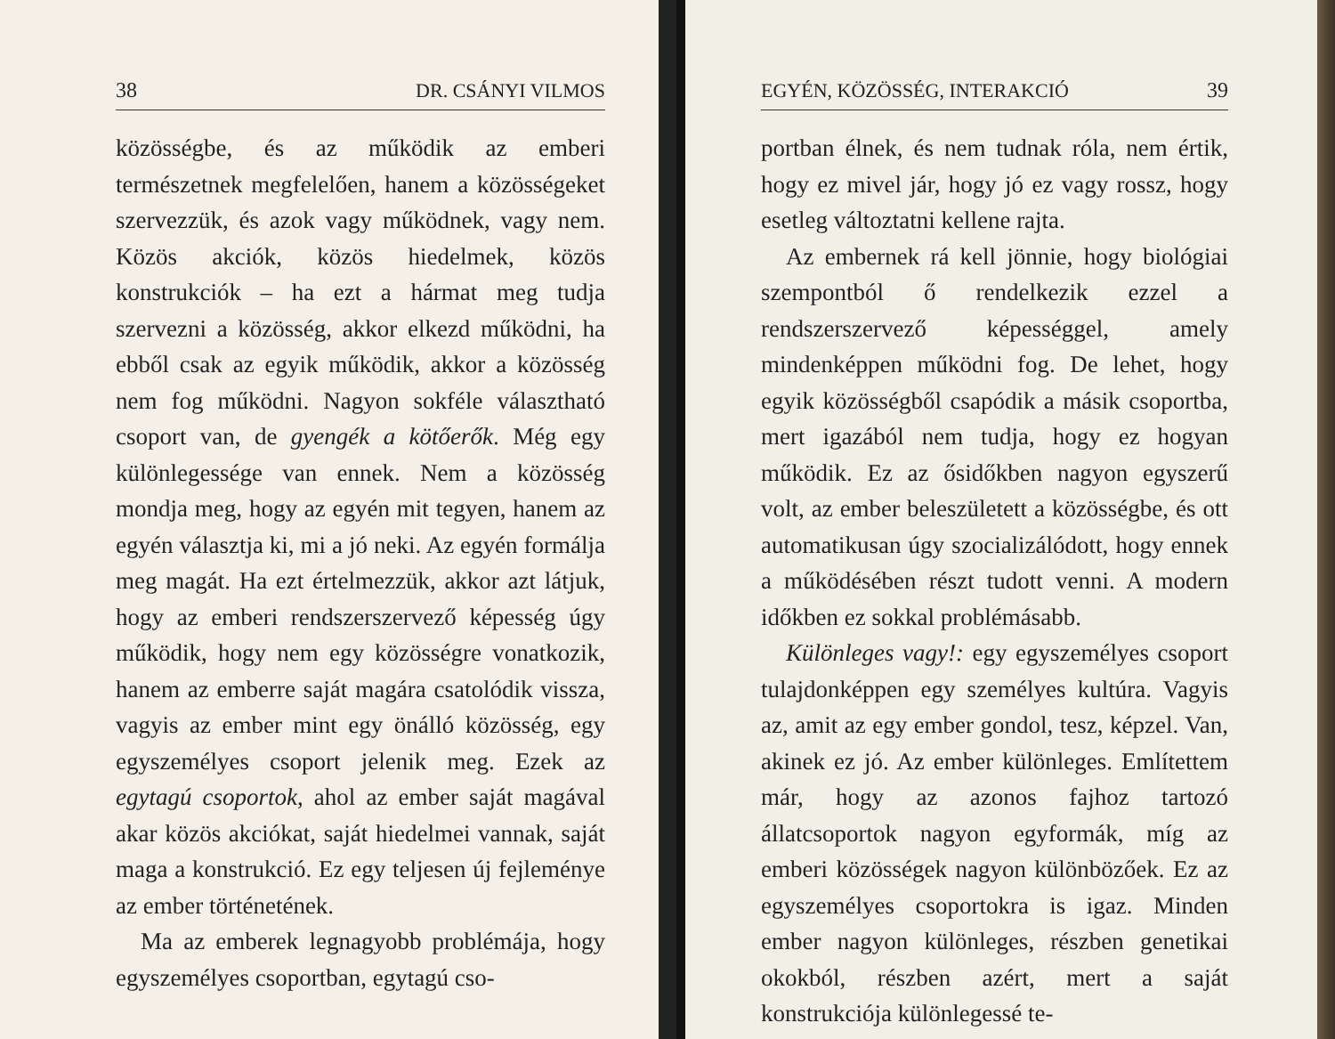38 DR. CSÁNYI VILMOS
közösségbe, és az működik az emberi természetnek megfelelően, hanem a közösségeket szervezzük, és azok vagy működnek, vagy nem. Közös akciók, közös hiedelmek, közös konstrukciók – ha ezt a hármat meg tudja szervezni a közösség, akkor elkezd működni, ha ebből csak az egyik működik, akkor a közösség nem fog működni. Nagyon sokféle választható csoport van, de gyengék a kötőerők. Még egy különlegessége van ennek. Nem a közösség mondja meg, hogy az egyén mit tegyen, hanem az egyén választja ki, mi a jó neki. Az egyén formálja meg magát. Ha ezt értelmezzük, akkor azt látjuk, hogy az emberi rendszerszervező képesség úgy működik, hogy nem egy közösségre vonatkozik, hanem az emberre saját magára csatolódik vissza, vagyis az ember mint egy önálló közösség, egy egyszemélyes csoport jelenik meg. Ezek az egytagú csoportok, ahol az ember saját magával akar közös akciókat, saját hiedelmei vannak, saját maga a konstrukció. Ez egy teljesen új fejleménye az ember történetének.
Ma az emberek legnagyobb problémája, hogy egyszemélyes csoportban, egytagú cso-
EGYÉN, KÖZÖSSÉG, INTERAKCIÓ 39
portban élnek, és nem tudnak róla, nem értik, hogy ez mivel jár, hogy jó ez vagy rossz, hogy esetleg változtatni kellene rajta.
Az embernek rá kell jönnie, hogy biológiai szempontból ő rendelkezik ezzel a rendszerszervező képességgel, amely mindenképpen működni fog. De lehet, hogy egyik közösségből csapódik a másik csoportba, mert igazából nem tudja, hogy ez hogyan működik. Ez az ősidőkben nagyon egyszerű volt, az ember beleszületett a közösségbe, és ott automatikusan úgy szocializálódott, hogy ennek a működésében részt tudott venni. A modern időkben ez sokkal problémásabb.
Különleges vagy!: egy egyszemélyes csoport tulajdonképpen egy személyes kultúra. Vagyis az, amit az egy ember gondol, tesz, képzel. Van, akinek ez jó. Az ember különleges. Említettem már, hogy az azonos fajhoz tartozó állatcsoportok nagyon egyformák, míg az emberi közösségek nagyon különbözőek. Ez az egyszemélyes csoportokra is igaz. Minden ember nagyon különleges, részben genetikai okokból, részben azért, mert a saját konstrukciója különlegessé te-